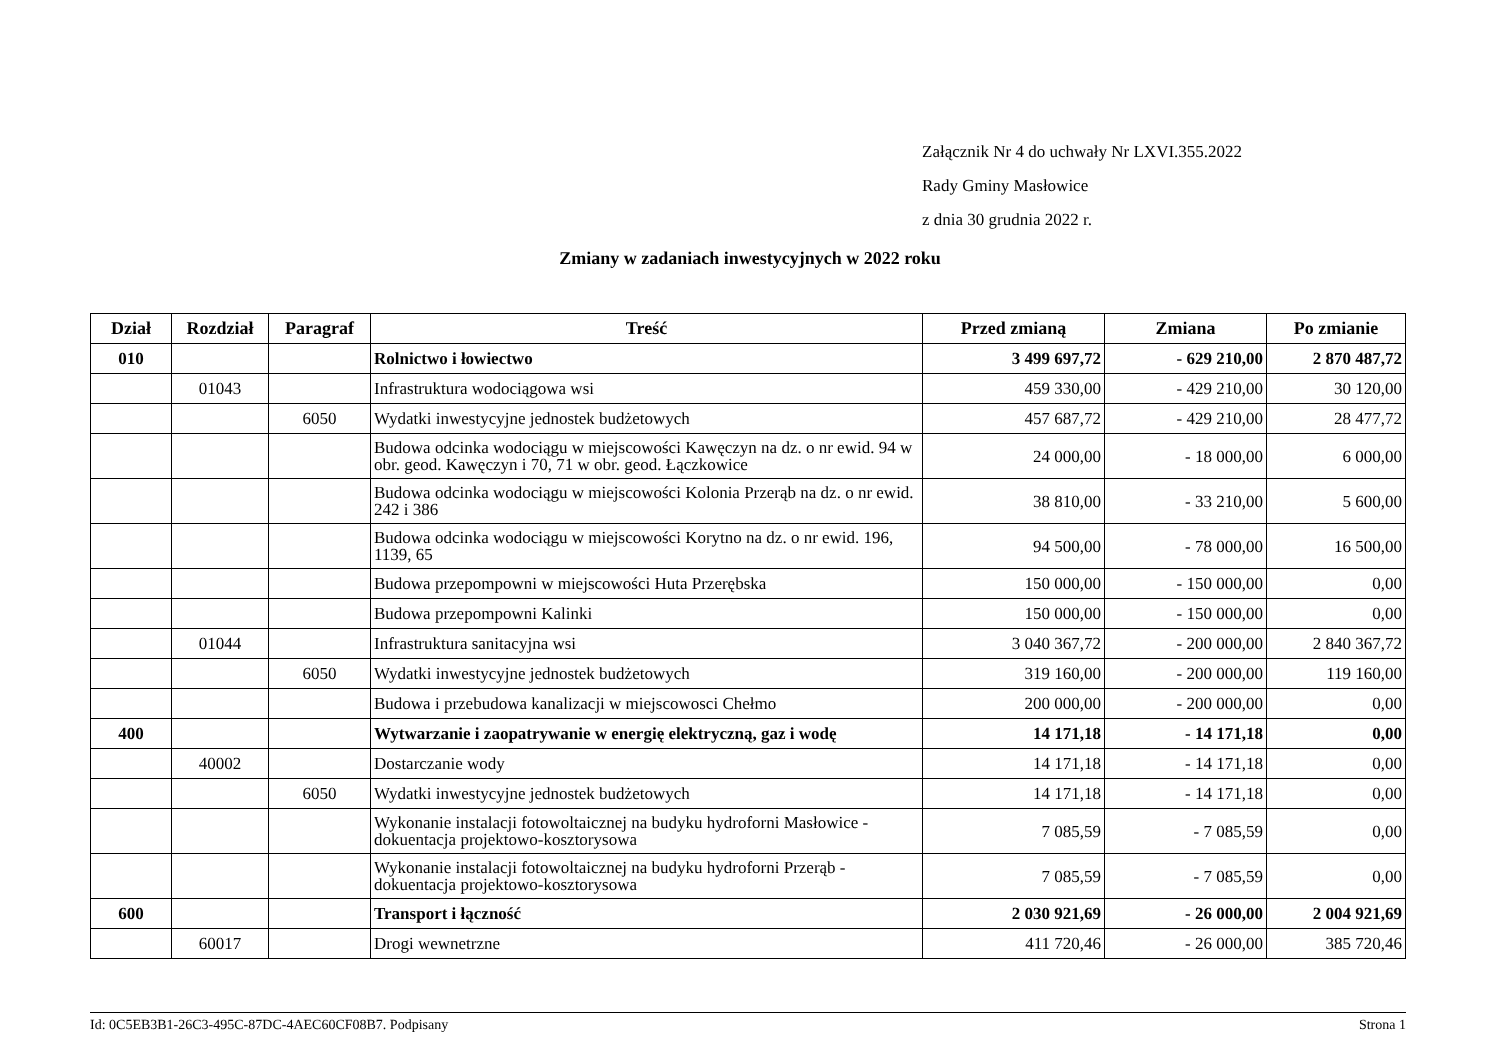Załącznik Nr 4 do uchwały Nr LXVI.355.2022
Rady Gminy Masłowice
z dnia 30 grudnia 2022 r.
Zmiany w zadaniach inwestycyjnych w 2022 roku
| Dział | Rozdział | Paragraf | Treść | Przed zmianą | Zmiana | Po zmianie |
| --- | --- | --- | --- | --- | --- | --- |
| 010 | | | Rolnictwo i łowiectwo | 3 499 697,72 | - 629 210,00 | 2 870 487,72 |
| | 01043 | | Infrastruktura wodociągowa wsi | 459 330,00 | - 429 210,00 | 30 120,00 |
| | | 6050 | Wydatki inwestycyjne jednostek budżetowych | 457 687,72 | - 429 210,00 | 28 477,72 |
| | | | Budowa odcinka wodociągu w miejscowości Kawęczyn na dz. o nr ewid. 94 w obr. geod. Kawęczyn i 70, 71 w obr. geod. Łączkowice | 24 000,00 | - 18 000,00 | 6 000,00 |
| | | | Budowa odcinka wodociągu w miejscowości Kolonia Przerąb na dz. o nr ewid. 242 i 386 | 38 810,00 | - 33 210,00 | 5 600,00 |
| | | | Budowa odcinka wodociągu w miejscowości Korytno na dz. o nr ewid. 196, 1139, 65 | 94 500,00 | - 78 000,00 | 16 500,00 |
| | | | Budowa przepompowni w miejscowości Huta Przerębska | 150 000,00 | - 150 000,00 | 0,00 |
| | | | Budowa przepompowni Kalinki | 150 000,00 | - 150 000,00 | 0,00 |
| | 01044 | | Infrastruktura sanitacyjna wsi | 3 040 367,72 | - 200 000,00 | 2 840 367,72 |
| | | 6050 | Wydatki inwestycyjne jednostek budżetowych | 319 160,00 | - 200 000,00 | 119 160,00 |
| | | | Budowa i przebudowa kanalizacji w miejscowosci Chełmo | 200 000,00 | - 200 000,00 | 0,00 |
| 400 | | | Wytwarzanie i zaopatrywanie w energię elektryczną, gaz i wodę | 14 171,18 | - 14 171,18 | 0,00 |
| | 40002 | | Dostarczanie wody | 14 171,18 | - 14 171,18 | 0,00 |
| | | 6050 | Wydatki inwestycyjne jednostek budżetowych | 14 171,18 | - 14 171,18 | 0,00 |
| | | | Wykonanie instalacji fotowoltaicznej na budyku hydroforni Masłowice - dokuentacja projektowo-kosztorysowa | 7 085,59 | - 7 085,59 | 0,00 |
| | | | Wykonanie instalacji fotowoltaicznej na budyku hydroforni Przerąb - dokuentacja projektowo-kosztorysowa | 7 085,59 | - 7 085,59 | 0,00 |
| 600 | | | Transport i łączność | 2 030 921,69 | - 26 000,00 | 2 004 921,69 |
| | 60017 | | Drogi wewnetrzne | 411 720,46 | - 26 000,00 | 385 720,46 |
Id: 0C5EB3B1-26C3-495C-87DC-4AEC60CF08B7. Podpisany Strona 1